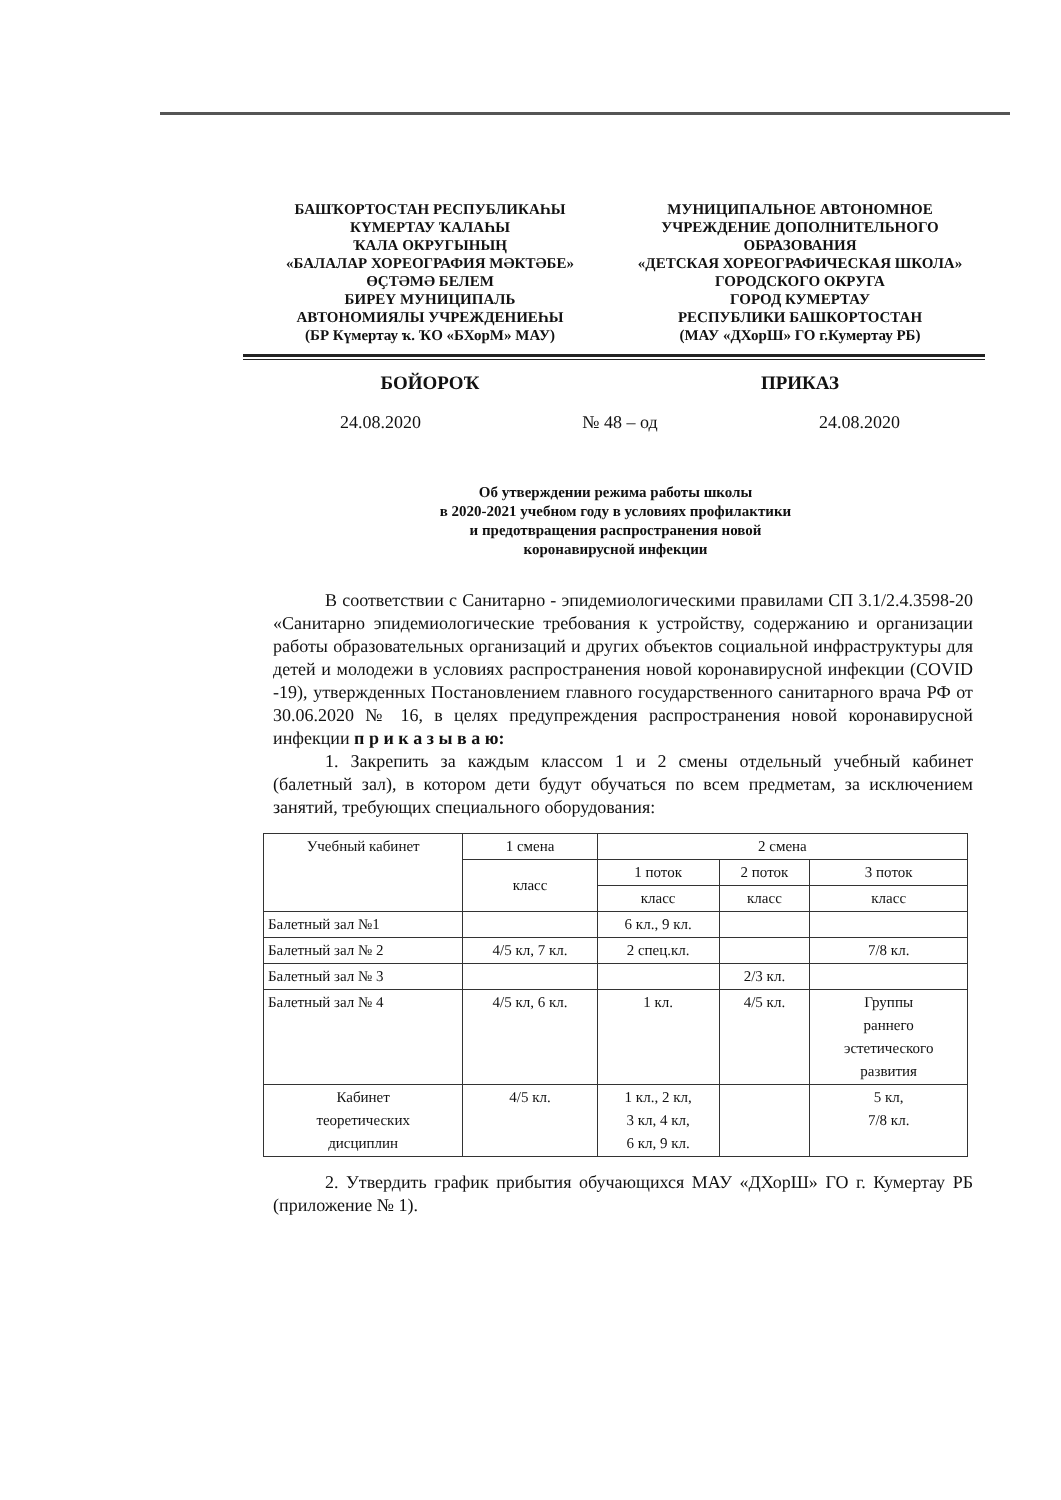БАШҠОРТОСТАН РЕСПУБЛИКАҺЫ
КҮМЕРТАУ ҠАЛАҺЫ
ҠАЛА ОКРУГЫНЫҢ
«БАЛАЛАР ХОРЕОГРАФИЯ МӘКТӘБЕ»
ӨҪТӘМӘ БЕЛЕМ
БИРЕҮ МУНИЦИПАЛЬ
АВТОНОМИЯЛЫ УЧРЕЖДЕНИЕҺЫ
(БР Күмертау ҡ. ҠО «БХорМ» МАУ)
МУНИЦИПАЛЬНОЕ АВТОНОМНОЕ
УЧРЕЖДЕНИЕ ДОПОЛНИТЕЛЬНОГО
ОБРАЗОВАНИЯ
«ДЕТСКАЯ ХОРЕОГРАФИЧЕСКАЯ ШКОЛА»
ГОРОДСКОГО ОКРУГА
ГОРОД КУМЕРТАУ
РЕСПУБЛИКИ БАШКОРТОСТАН
(МАУ «ДХорШ» ГО г.Кумертау РБ)
БОЙОРОҠ ПРИКАЗ
24.08.2020 № 48 – од 24.08.2020
Об утверждении режима работы школы
в 2020-2021 учебном году в условиях профилактики
и предотвращения распространения новой
коронавирусной инфекции
В соответствии с Санитарно - эпидемиологическими правилами СП 3.1/2.4.3598-20 «Санитарно эпидемиологические требования к устройству, содержанию и организации работы образовательных организаций и других объектов социальной инфраструктуры для детей и молодежи в условиях распространения новой коронавирусной инфекции (COVID -19), утвержденных Постановлением главного государственного санитарного врача РФ от 30.06.2020 № 16, в целях предупреждения распространения новой коронавирусной инфекции п р и к а з ы в а ю:
1. Закрепить за каждым классом 1 и 2 смены отдельный учебный кабинет (балетный зал), в котором дети будут обучаться по всем предметам, за исключением занятий, требующих специального оборудования:
| Учебный кабинет | 1 смена | 2 смена | | |
| | класс | 1 поток | 2 поток | 3 поток |
| | | класс | класс | класс |
| Балетный зал №1 | | 6 кл., 9 кл. | | |
| Балетный зал № 2 | 4/5 кл, 7 кл. | 2 спец.кл. | | 7/8 кл. |
| Балетный зал № 3 | | | 2/3 кл. | |
| Балетный зал № 4 | 4/5 кл, 6 кл. | 1 кл. | 4/5 кл. | Группы раннего эстетического развития |
| Кабинет теоретических дисциплин | 4/5 кл. | 1 кл., 2 кл, 3 кл, 4 кл, 6 кл, 9 кл. | | 5 кл, 7/8 кл. |
2. Утвердить график прибытия обучающихся МАУ «ДХорШ» ГО г. Кумертау РБ (приложение № 1).